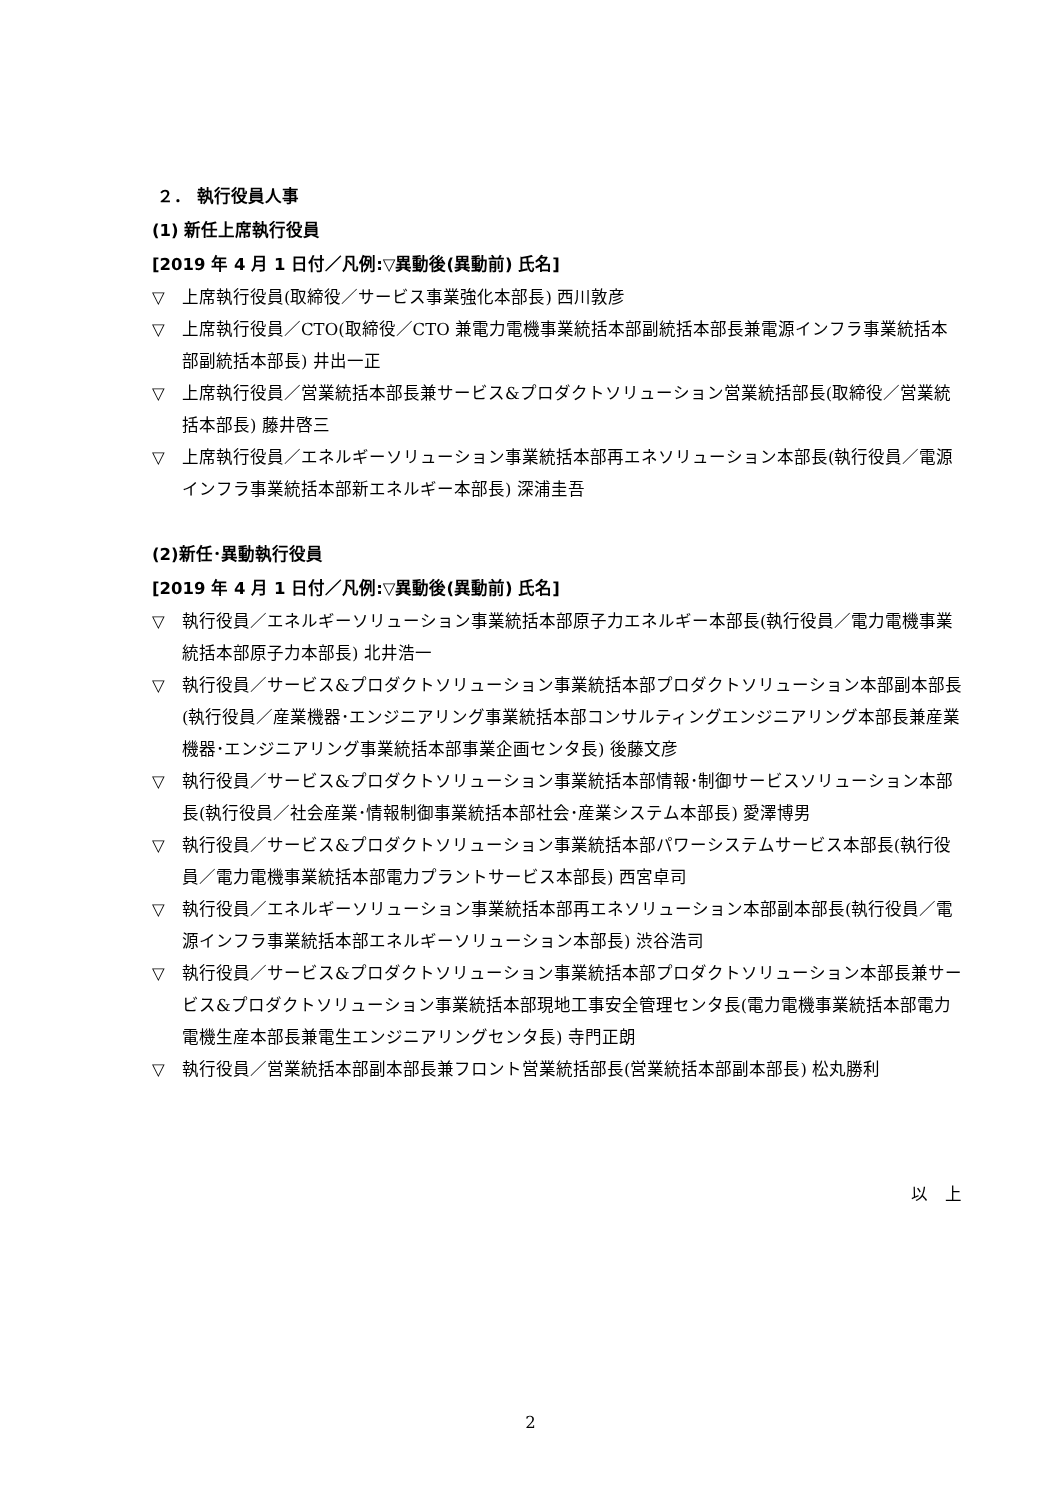２． 執行役員人事
(1) 新任上席執行役員
[2019 年 4 月 1 日付／凡例:▽異動後(異動前) 氏名]
▽ 上席執行役員(取締役／サービス事業強化本部長) 西川敦彦
▽ 上席執行役員／CTO(取締役／CTO 兼電力電機事業統括本部副統括本部長兼電源インフラ事業統括本部副統括本部長) 井出一正
▽ 上席執行役員／営業統括本部長兼サービス&プロダクトソリューション営業統括部長(取締役／営業統括本部長) 藤井啓三
▽ 上席執行役員／エネルギーソリューション事業統括本部再エネソリューション本部長(執行役員／電源インフラ事業統括本部新エネルギー本部長) 深浦圭吾
(2)新任･異動執行役員
[2019 年 4 月 1 日付／凡例:▽異動後(異動前) 氏名]
▽ 執行役員／エネルギーソリューション事業統括本部原子力エネルギー本部長(執行役員／電力電機事業統括本部原子力本部長) 北井浩一
▽ 執行役員／サービス&プロダクトソリューション事業統括本部プロダクトソリューション本部副本部長(執行役員／産業機器･エンジニアリング事業統括本部コンサルティングエンジニアリング本部長兼産業機器･エンジニアリング事業統括本部事業企画センタ長) 後藤文彦
▽ 執行役員／サービス&プロダクトソリューション事業統括本部情報･制御サービスソリューション本部長(執行役員／社会産業･情報制御事業統括本部社会･産業システム本部長) 愛澤博男
▽ 執行役員／サービス&プロダクトソリューション事業統括本部パワーシステムサービス本部長(執行役員／電力電機事業統括本部電力プラントサービス本部長) 西宮卓司
▽ 執行役員／エネルギーソリューション事業統括本部再エネソリューション本部副本部長(執行役員／電源インフラ事業統括本部エネルギーソリューション本部長) 渋谷浩司
▽ 執行役員／サービス&プロダクトソリューション事業統括本部プロダクトソリューション本部長兼サービス&プロダクトソリューション事業統括本部現地工事安全管理センタ長(電力電機事業統括本部電力電機生産本部長兼電生エンジニアリングセンタ長) 寺門正朗
▽ 執行役員／営業統括本部副本部長兼フロント営業統括部長(営業統括本部副本部長) 松丸勝利
以　上
2